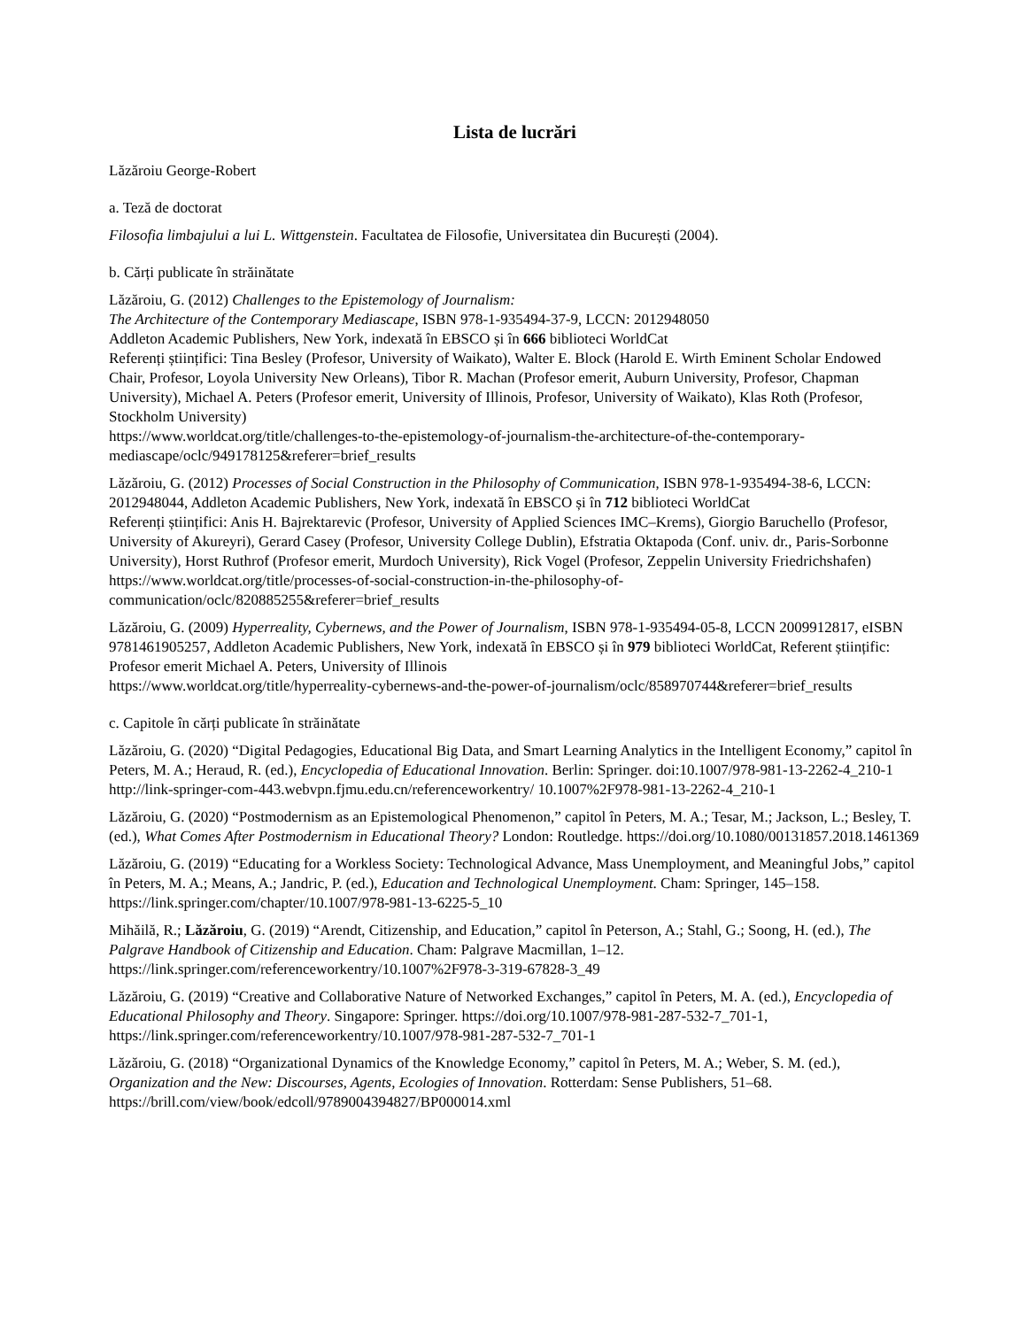Lista de lucrări
Lăzăroiu George-Robert
a. Teză de doctorat
Filosofia limbajului a lui L. Wittgenstein. Facultatea de Filosofie, Universitatea din București (2004).
b. Cărți publicate în străinătate
Lăzăroiu, G. (2012) Challenges to the Epistemology of Journalism:
The Architecture of the Contemporary Mediascape, ISBN 978-1-935494-37-9, LCCN: 2012948050
Addleton Academic Publishers, New York, indexată în EBSCO și în 666 biblioteci WorldCat
Referenți științifici: Tina Besley (Profesor, University of Waikato), Walter E. Block (Harold E. Wirth Eminent Scholar Endowed Chair, Profesor, Loyola University New Orleans), Tibor R. Machan (Profesor emerit, Auburn University, Profesor, Chapman University), Michael A. Peters (Profesor emerit, University of Illinois, Profesor, University of Waikato), Klas Roth (Profesor, Stockholm University)
https://www.worldcat.org/title/challenges-to-the-epistemology-of-journalism-the-architecture-of-the-contemporary-mediascape/oclc/949178125&referer=brief_results
Lăzăroiu, G. (2012) Processes of Social Construction in the Philosophy of Communication, ISBN 978-1-935494-38-6, LCCN: 2012948044, Addleton Academic Publishers, New York, indexată în EBSCO și în 712 biblioteci WorldCat
Referenți științifici: Anis H. Bajrektarevic (Profesor, University of Applied Sciences IMC–Krems), Giorgio Baruchello (Profesor, University of Akureyri), Gerard Casey (Profesor, University College Dublin), Efstratia Oktapoda (Conf. univ. dr., Paris-Sorbonne University), Horst Ruthrof (Profesor emerit, Murdoch University), Rick Vogel (Profesor, Zeppelin University Friedrichshafen)
https://www.worldcat.org/title/processes-of-social-construction-in-the-philosophy-of-communication/oclc/820885255&referer=brief_results
Lăzăroiu, G. (2009) Hyperreality, Cybernews, and the Power of Journalism, ISBN 978-1-935494-05-8, LCCN 2009912817, eISBN 9781461905257, Addleton Academic Publishers, New York, indexată în EBSCO și în 979 biblioteci WorldCat, Referent științific: Profesor emerit Michael A. Peters, University of Illinois
https://www.worldcat.org/title/hyperreality-cybernews-and-the-power-of-journalism/oclc/858970744&referer=brief_results
c. Capitole în cărți publicate în străinătate
Lăzăroiu, G. (2020) “Digital Pedagogies, Educational Big Data, and Smart Learning Analytics in the Intelligent Economy,” capitol în Peters, M. A.; Heraud, R. (ed.), Encyclopedia of Educational Innovation. Berlin: Springer. doi:10.1007/978-981-13-2262-4_210-1
http://link-springer-com-443.webvpn.fjmu.edu.cn/referenceworkentry/ 10.1007%2F978-981-13-2262-4_210-1
Lăzăroiu, G. (2020) “Postmodernism as an Epistemological Phenomenon,” capitol în Peters, M. A.; Tesar, M.; Jackson, L.; Besley, T. (ed.), What Comes After Postmodernism in Educational Theory? London: Routledge. https://doi.org/10.1080/00131857.2018.1461369
Lăzăroiu, G. (2019) “Educating for a Workless Society: Technological Advance, Mass Unemployment, and Meaningful Jobs,” capitol în Peters, M. A.; Means, A.; Jandric, P. (ed.), Education and Technological Unemployment. Cham: Springer, 145–158. https://link.springer.com/chapter/10.1007/978-981-13-6225-5_10
Mihăilă, R.; Lăzăroiu, G. (2019) “Arendt, Citizenship, and Education,” capitol în Peterson, A.; Stahl, G.; Soong, H. (ed.), The Palgrave Handbook of Citizenship and Education. Cham: Palgrave Macmillan, 1–12. https://link.springer.com/referenceworkentry/10.1007%2F978-3-319-67828-3_49
Lăzăroiu, G. (2019) “Creative and Collaborative Nature of Networked Exchanges,” capitol în Peters, M. A. (ed.), Encyclopedia of Educational Philosophy and Theory. Singapore: Springer. https://doi.org/10.1007/978-981-287-532-7_701-1, https://link.springer.com/referenceworkentry/10.1007/978-981-287-532-7_701-1
Lăzăroiu, G. (2018) “Organizational Dynamics of the Knowledge Economy,” capitol în Peters, M. A.; Weber, S. M. (ed.), Organization and the New: Discourses, Agents, Ecologies of Innovation. Rotterdam: Sense Publishers, 51–68. https://brill.com/view/book/edcoll/9789004394827/BP000014.xml